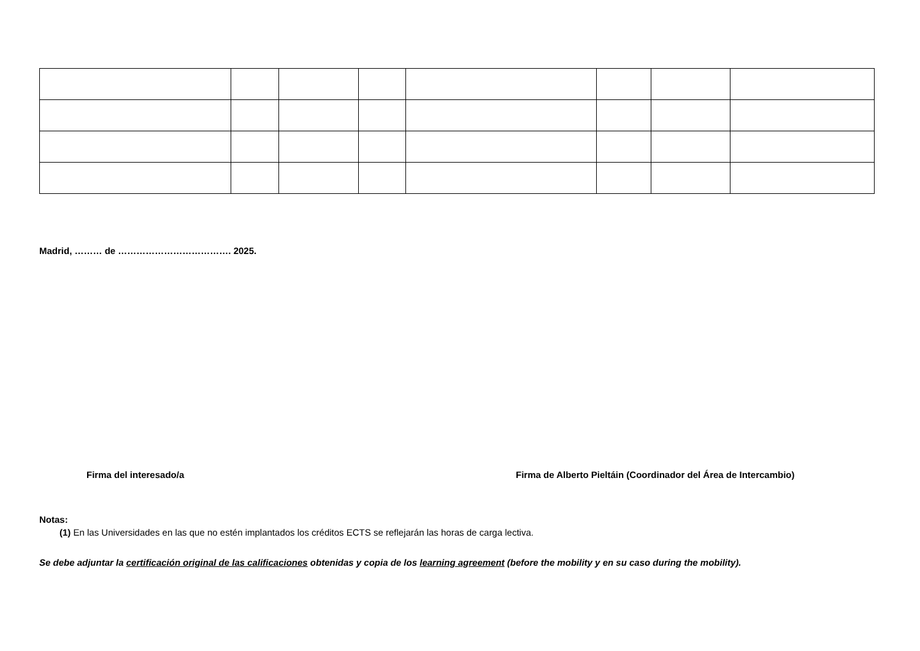Madrid, ……… de ………………………………. 2025.
Firma del interesado/a Firma de Alberto Pieltáin (Coordinador del Área de Intercambio)
Notas:
(1) En las Universidades en las que no estén implantados los créditos ECTS se reflejarán las horas de carga lectiva.
Se debe adjuntar la certificación original de las calificaciones obtenidas y copia de los learning agreement (before the mobility y en su caso during the mobility).